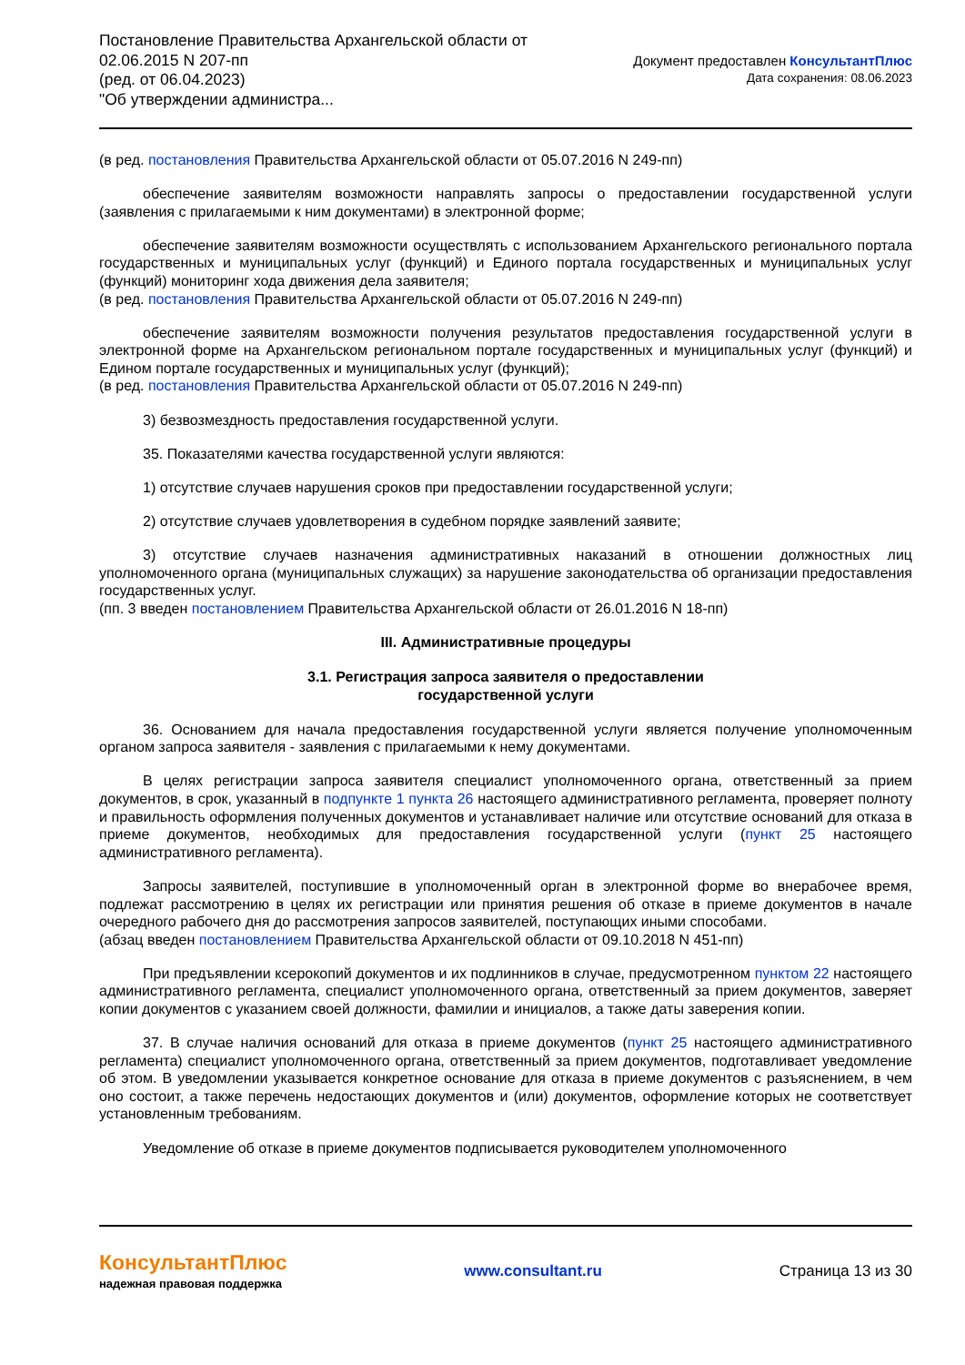Постановление Правительства Архангельской области от
02.06.2015 N 207-пп
(ред. от 06.04.2023)
"Об утверждении администра...
Документ предоставлен КонсультантПлюс
Дата сохранения: 08.06.2023
(в ред. постановления Правительства Архангельской области от 05.07.2016 N 249-пп)
обеспечение заявителям возможности направлять запросы о предоставлении государственной услуги (заявления с прилагаемыми к ним документами) в электронной форме;
обеспечение заявителям возможности осуществлять с использованием Архангельского регионального портала государственных и муниципальных услуг (функций) и Единого портала государственных и муниципальных услуг (функций) мониторинг хода движения дела заявителя;
(в ред. постановления Правительства Архангельской области от 05.07.2016 N 249-пп)
обеспечение заявителям возможности получения результатов предоставления государственной услуги в электронной форме на Архангельском региональном портале государственных и муниципальных услуг (функций) и Едином портале государственных и муниципальных услуг (функций);
(в ред. постановления Правительства Архангельской области от 05.07.2016 N 249-пп)
3) безвозмездность предоставления государственной услуги.
35. Показателями качества государственной услуги являются:
1) отсутствие случаев нарушения сроков при предоставлении государственной услуги;
2) отсутствие случаев удовлетворения в судебном порядке заявлений заявите;
3) отсутствие случаев назначения административных наказаний в отношении должностных лиц уполномоченного органа (муниципальных служащих) за нарушение законодательства об организации предоставления государственных услуг.
(пп. 3 введен постановлением Правительства Архангельской области от 26.01.2016 N 18-пп)
III. Административные процедуры
3.1. Регистрация запроса заявителя о предоставлении
государственной услуги
36. Основанием для начала предоставления государственной услуги является получение уполномоченным органом запроса заявителя - заявления с прилагаемыми к нему документами.
В целях регистрации запроса заявителя специалист уполномоченного органа, ответственный за прием документов, в срок, указанный в подпункте 1 пункта 26 настоящего административного регламента, проверяет полноту и правильность оформления полученных документов и устанавливает наличие или отсутствие оснований для отказа в приеме документов, необходимых для предоставления государственной услуги (пункт 25 настоящего административного регламента).
Запросы заявителей, поступившие в уполномоченный орган в электронной форме во внерабочее время, подлежат рассмотрению в целях их регистрации или принятия решения об отказе в приеме документов в начале очередного рабочего дня до рассмотрения запросов заявителей, поступающих иными способами.
(абзац введен постановлением Правительства Архангельской области от 09.10.2018 N 451-пп)
При предъявлении ксерокопий документов и их подлинников в случае, предусмотренном пунктом 22 настоящего административного регламента, специалист уполномоченного органа, ответственный за прием документов, заверяет копии документов с указанием своей должности, фамилии и инициалов, а также даты заверения копии.
37. В случае наличия оснований для отказа в приеме документов (пункт 25 настоящего административного регламента) специалист уполномоченного органа, ответственный за прием документов, подготавливает уведомление об этом. В уведомлении указывается конкретное основание для отказа в приеме документов с разъяснением, в чем оно состоит, а также перечень недостающих документов и (или) документов, оформление которых не соответствует установленным требованиям.
Уведомление об отказе в приеме документов подписывается руководителем уполномоченного
КонсультантПлюс
надежная правовая поддержка
www.consultant.ru Страница 13 из 30